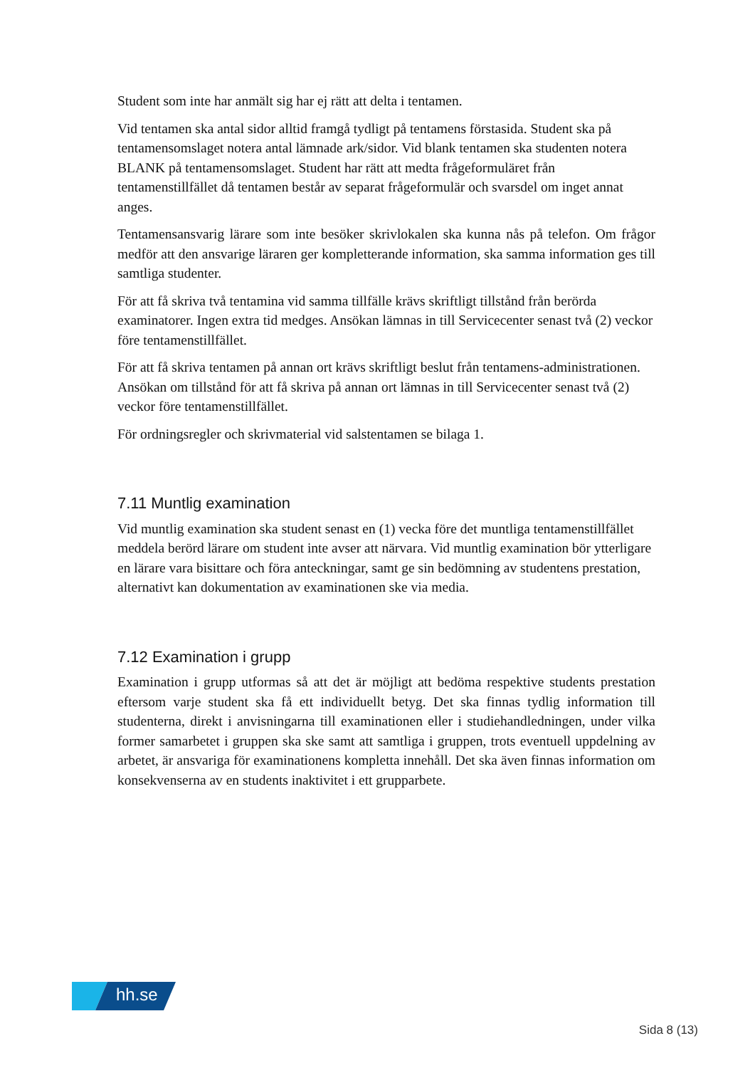Student som inte har anmält sig har ej rätt att delta i tentamen.
Vid tentamen ska antal sidor alltid framgå tydligt på tentamens förstasida. Student ska på tentamensomslaget notera antal lämnade ark/sidor. Vid blank tentamen ska studenten notera BLANK på tentamensomslaget. Student har rätt att medta frågeformuläret från tentamenstillfället då tentamen består av separat frågeformulär och svarsdel om inget annat anges.
Tentamensansvarig lärare som inte besöker skrivlokalen ska kunna nås på telefon. Om frågor medför att den ansvarige läraren ger kompletterande information, ska samma information ges till samtliga studenter.
För att få skriva två tentamina vid samma tillfälle krävs skriftligt tillstånd från berörda examinatorer. Ingen extra tid medges. Ansökan lämnas in till Servicecenter senast två (2) veckor före tentamenstillfället.
För att få skriva tentamen på annan ort krävs skriftligt beslut från tentamens-administrationen. Ansökan om tillstånd för att få skriva på annan ort lämnas in till Servicecenter senast två (2) veckor före tentamenstillfället.
För ordningsregler och skrivmaterial vid salstentamen se bilaga 1.
7.11 Muntlig examination
Vid muntlig examination ska student senast en (1) vecka före det muntliga tentamenstillfället meddela berörd lärare om student inte avser att närvara. Vid muntlig examination bör ytterligare en lärare vara bisittare och föra anteckningar, samt ge sin bedömning av studentens prestation, alternativt kan dokumentation av examinationen ske via media.
7.12 Examination i grupp
Examination i grupp utformas så att det är möjligt att bedöma respektive students prestation eftersom varje student ska få ett individuellt betyg. Det ska finnas tydlig information till studenterna, direkt i anvisningarna till examinationen eller i studiehandledningen, under vilka former samarbetet i gruppen ska ske samt att samtliga i gruppen, trots eventuell uppdelning av arbetet, är ansvariga för examinationens kompletta innehåll. Det ska även finnas information om konsekvenserna av en students inaktivitet i ett grupparbete.
hh.se
Sida 8 (13)